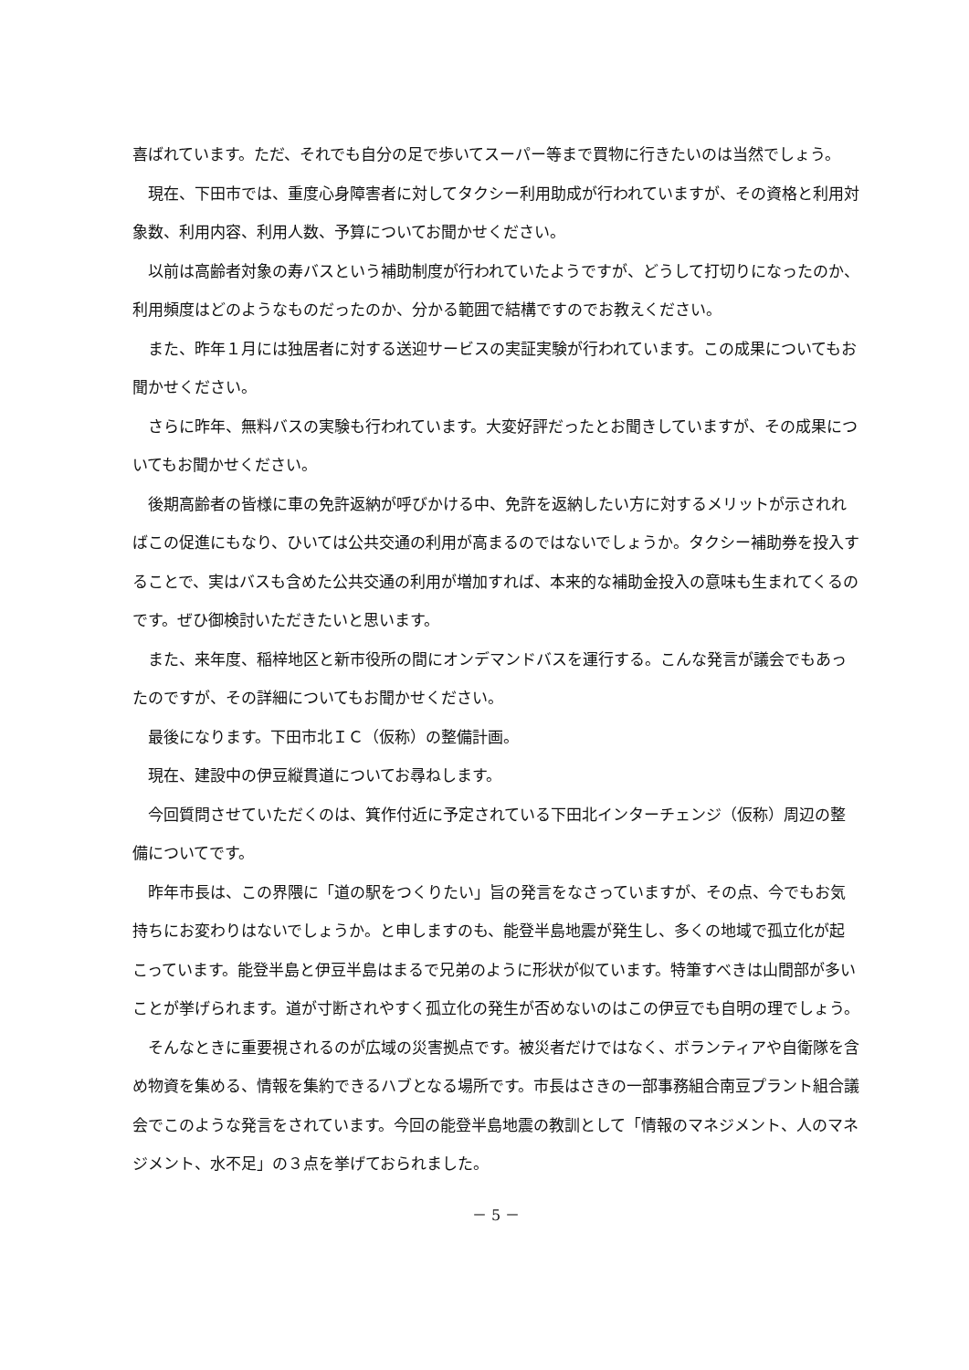喜ばれています。ただ、それでも自分の足で歩いてスーパー等まで買物に行きたいのは当然でしょう。
現在、下田市では、重度心身障害者に対してタクシー利用助成が行われていますが、その資格と利用対象数、利用内容、利用人数、予算についてお聞かせください。
以前は高齢者対象の寿バスという補助制度が行われていたようですが、どうして打切りになったのか、利用頻度はどのようなものだったのか、分かる範囲で結構ですのでお教えください。
また、昨年１月には独居者に対する送迎サービスの実証実験が行われています。この成果についてもお聞かせください。
さらに昨年、無料バスの実験も行われています。大変好評だったとお聞きしていますが、その成果についてもお聞かせください。
後期高齢者の皆様に車の免許返納が呼びかける中、免許を返納したい方に対するメリットが示されればこの促進にもなり、ひいては公共交通の利用が高まるのではないでしょうか。タクシー補助券を投入することで、実はバスも含めた公共交通の利用が増加すれば、本来的な補助金投入の意味も生まれてくるのです。ぜひ御検討いただきたいと思います。
また、来年度、稲梓地区と新市役所の間にオンデマンドバスを運行する。こんな発言が議会でもあったのですが、その詳細についてもお聞かせください。
最後になります。下田市北ＩＣ（仮称）の整備計画。
現在、建設中の伊豆縦貫道についてお尋ねします。
今回質問させていただくのは、箕作付近に予定されている下田北インターチェンジ（仮称）周辺の整備についてです。
昨年市長は、この界隈に「道の駅をつくりたい」旨の発言をなさっていますが、その点、今でもお気持ちにお変わりはないでしょうか。と申しますのも、能登半島地震が発生し、多くの地域で孤立化が起こっています。能登半島と伊豆半島はまるで兄弟のように形状が似ています。特筆すべきは山間部が多いことが挙げられます。道が寸断されやすく孤立化の発生が否めないのはこの伊豆でも自明の理でしょう。
そんなときに重要視されるのが広域の災害拠点です。被災者だけではなく、ボランティアや自衛隊を含め物資を集める、情報を集約できるハブとなる場所です。市長はさきの一部事務組合南豆プラント組合議会でこのような発言をされています。今回の能登半島地震の教訓として「情報のマネジメント、人のマネジメント、水不足」の３点を挙げておられました。
－ 5 －